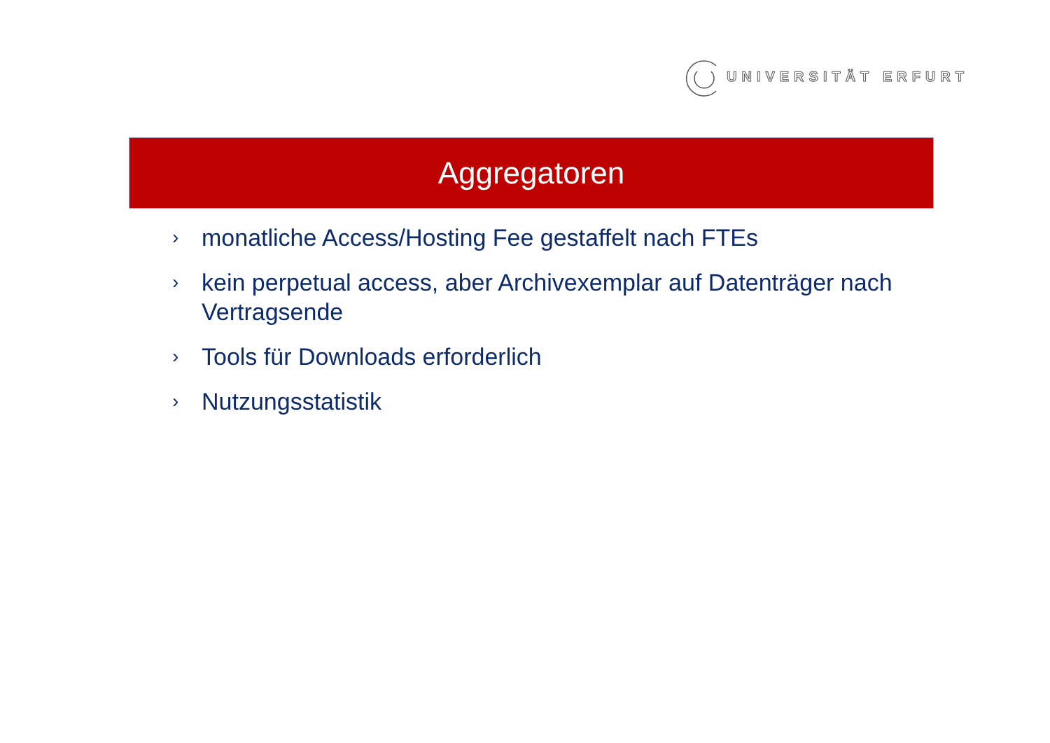UNIVERSITÄT ERFURT
Aggregatoren
› monatliche Access/Hosting Fee gestaffelt nach FTEs
› kein perpetual access, aber Archivexemplar auf Datenträger nach Vertragsende
› Tools für Downloads erforderlich
› Nutzungsstatistik